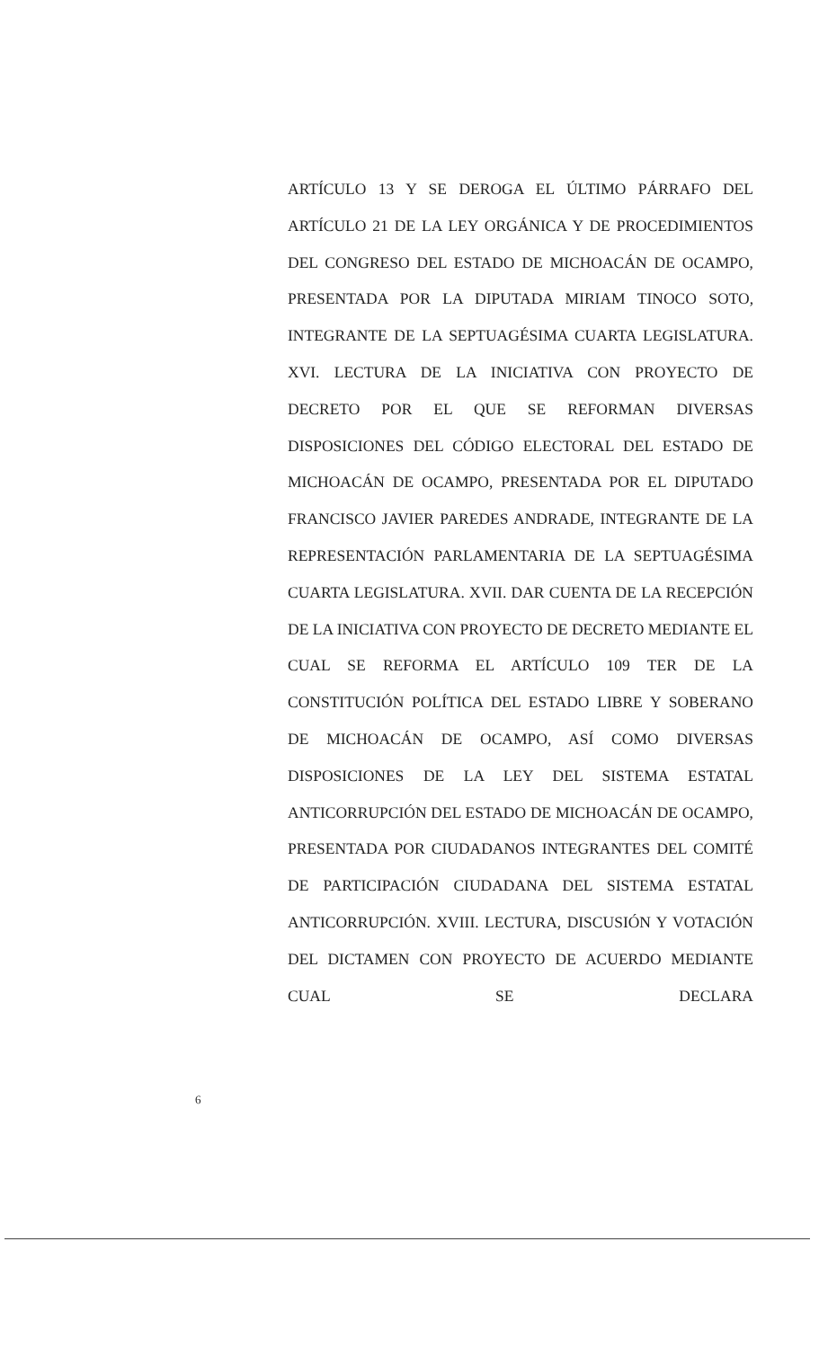ARTÍCULO 13 Y SE DEROGA EL ÚLTIMO PÁRRAFO DEL ARTÍCULO 21 DE LA LEY ORGÁNICA Y DE PROCEDIMIENTOS DEL CONGRESO DEL ESTADO DE MICHOACÁN DE OCAMPO, PRESENTADA POR LA DIPUTADA MIRIAM TINOCO SOTO, INTEGRANTE DE LA SEPTUAGÉSIMA CUARTA LEGISLATURA. XVI. LECTURA DE LA INICIATIVA CON PROYECTO DE DECRETO POR EL QUE SE REFORMAN DIVERSAS DISPOSICIONES DEL CÓDIGO ELECTORAL DEL ESTADO DE MICHOACÁN DE OCAMPO, PRESENTADA POR EL DIPUTADO FRANCISCO JAVIER PAREDES ANDRADE, INTEGRANTE DE LA REPRESENTACIÓN PARLAMENTARIA DE LA SEPTUAGÉSIMA CUARTA LEGISLATURA. XVII. DAR CUENTA DE LA RECEPCIÓN DE LA INICIATIVA CON PROYECTO DE DECRETO MEDIANTE EL CUAL SE REFORMA EL ARTÍCULO 109 TER DE LA CONSTITUCIÓN POLÍTICA DEL ESTADO LIBRE Y SOBERANO DE MICHOACÁN DE OCAMPO, ASÍ COMO DIVERSAS DISPOSICIONES DE LA LEY DEL SISTEMA ESTATAL ANTICORRUPCIÓN DEL ESTADO DE MICHOACÁN DE OCAMPO, PRESENTADA POR CIUDADANOS INTEGRANTES DEL COMITÉ DE PARTICIPACIÓN CIUDADANA DEL SISTEMA ESTATAL ANTICORRUPCIÓN. XVIII. LECTURA, DISCUSIÓN Y VOTACIÓN DEL DICTAMEN CON PROYECTO DE ACUERDO MEDIANTE CUAL SE DECLARA
6